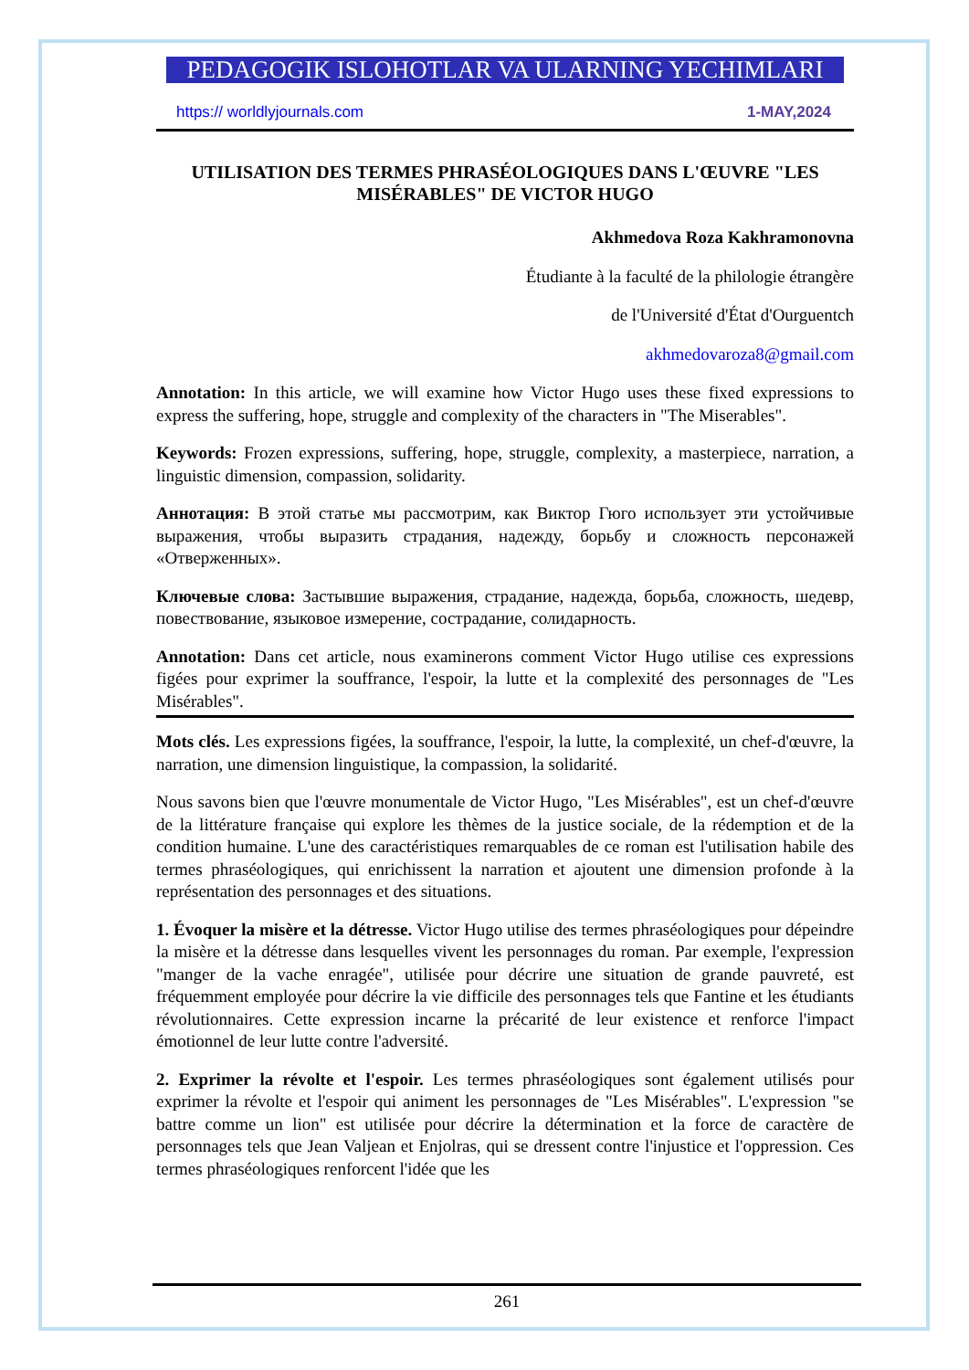PEDAGOGIK ISLOHOTLAR VA ULARNING YECHIMLARI
https:// worldlyjournals.com 1-MAY,2024
UTILISATION DES TERMES PHRASÉOLOGIQUES DANS L'ŒUVRE "LES MISÉRABLES" DE VICTOR HUGO
Akhmedova Roza Kakhramonovna
Étudiante à la faculté de la philologie étrangère
de l'Université d'État d'Ourguentch
akhmedovaroza8@gmail.com
Annotation: In this article, we will examine how Victor Hugo uses these fixed expressions to express the suffering, hope, struggle and complexity of the characters in "The Miserables".
Keywords: Frozen expressions, suffering, hope, struggle, complexity, a masterpiece, narration, a linguistic dimension, compassion, solidarity.
Аннотация: В этой статье мы рассмотрим, как Виктор Гюго использует эти устойчивые выражения, чтобы выразить страдания, надежду, борьбу и сложность персонажей «Отверженных».
Ключевые слова: Застывшие выражения, страдание, надежда, борьба, сложность, шедевр, повествование, языковое измерение, сострадание, солидарность.
Annotation: Dans cet article, nous examinerons comment Victor Hugo utilise ces expressions figées pour exprimer la souffrance, l'espoir, la lutte et la complexité des personnages de "Les Misérables".
Mots clés. Les expressions figées, la souffrance, l'espoir, la lutte, la complexité, un chef-d'œuvre, la narration, une dimension linguistique, la compassion, la solidarité.
Nous savons bien que l'œuvre monumentale de Victor Hugo, "Les Misérables", est un chef-d'œuvre de la littérature française qui explore les thèmes de la justice sociale, de la rédemption et de la condition humaine. L'une des caractéristiques remarquables de ce roman est l'utilisation habile des termes phraséologiques, qui enrichissent la narration et ajoutent une dimension profonde à la représentation des personnages et des situations.
1. Évoquer la misère et la détresse. Victor Hugo utilise des termes phraséologiques pour dépeindre la misère et la détresse dans lesquelles vivent les personnages du roman. Par exemple, l'expression "manger de la vache enragée", utilisée pour décrire une situation de grande pauvreté, est fréquemment employée pour décrire la vie difficile des personnages tels que Fantine et les étudiants révolutionnaires. Cette expression incarne la précarité de leur existence et renforce l'impact émotionnel de leur lutte contre l'adversité.
2. Exprimer la révolte et l'espoir. Les termes phraséologiques sont également utilisés pour exprimer la révolte et l'espoir qui animent les personnages de "Les Misérables". L'expression "se battre comme un lion" est utilisée pour décrire la détermination et la force de caractère de personnages tels que Jean Valjean et Enjolras, qui se dressent contre l'injustice et l'oppression. Ces termes phraséologiques renforcent l'idée que les
261